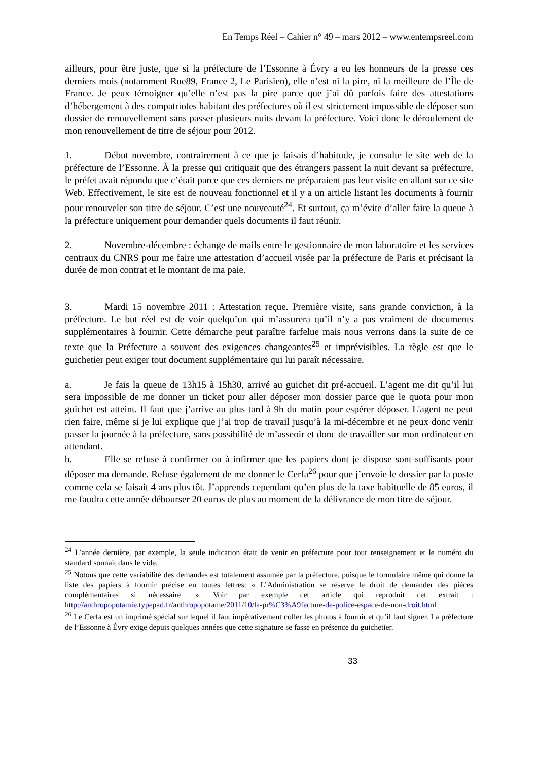En Temps Réel – Cahier n° 49 – mars 2012 – www.entempsreel.com
ailleurs, pour être juste, que si la préfecture de l’Essonne à Évry a eu les honneurs de la presse ces derniers mois (notamment Rue89, France 2, Le Parisien), elle n’est ni la pire, ni la meilleure de l’Île de France. Je peux témoigner qu’elle n’est pas la pire parce que j’ai dû parfois faire des attestations d’hébergement à des compatriotes habitant des préfectures où il est strictement impossible de déposer son dossier de renouvellement sans passer plusieurs nuits devant la préfecture. Voici donc le déroulement de mon renouvellement de titre de séjour pour 2012.
1. Début novembre, contrairement à ce que je faisais d’habitude, je consulte le site web de la préfecture de l’Essonne. À la presse qui critiquait que des étrangers passent la nuit devant sa préfecture, le préfet avait répondu que c’était parce que ces derniers ne préparaient pas leur visite en allant sur ce site Web. Effectivement, le site est de nouveau fonctionnel et il y a un article listant les documents à fournir pour renouveler son titre de séjour. C’est une nouveauté<sup>24</sup>. Et surtout, ça m’évite d’aller faire la queue à la préfecture uniquement pour demander quels documents il faut réunir.
2. Novembre-décembre : échange de mails entre le gestionnaire de mon laboratoire et les services centraux du CNRS pour me faire une attestation d’accueil visée par la préfecture de Paris et précisant la durée de mon contrat et le montant de ma paie.
3. Mardi 15 novembre 2011 : Attestation reçue. Première visite, sans grande conviction, à la préfecture. Le but réel est de voir quelqu’un qui m’assurera qu’il n’y a pas vraiment de documents supplémentaires à fournir. Cette démarche peut paraître farfelue mais nous verrons dans la suite de ce texte que la Préfecture a souvent des exigences changeantes<sup>25</sup> et imprévisibles. La règle est que le guichetier peut exiger tout document supplémentaire qui lui paraît nécessaire.
a. Je fais la queue de 13h15 à 15h30, arrivé au guichet dit pré-accueil. L’agent me dit qu’il lui sera impossible de me donner un ticket pour aller déposer mon dossier parce que le quota pour mon guichet est atteint. Il faut que j’arrive au plus tard à 9h du matin pour espérer déposer. L'agent ne peut rien faire, même si je lui explique que j’ai trop de travail jusqu’à la mi-décembre et ne peux donc venir passer la journée à la préfecture, sans possibilité de m’asseoir et donc de travailler sur mon ordinateur en attendant.
b. Elle se refuse à confirmer ou à infirmer que les papiers dont je dispose sont suffisants pour déposer ma demande. Refuse également de me donner le Cerfa<sup>26</sup> pour que j’envoie le dossier par la poste comme cela se faisait 4 ans plus tôt. J’apprends cependant qu’en plus de la taxe habituelle de 85 euros, il me faudra cette année débourser 20 euros de plus au moment de la délivrance de mon titre de séjour.
<sup>24</sup> L’année dernière, par exemple, la seule indication était de venir en préfecture pour tout renseignement et le numéro du standard sonnait dans le vide.
<sup>25</sup> Notons que cette variabilité des demandes est totalement assumée par la préfecture, puisque le formulaire même qui donne la liste des papiers à fournir précise en toutes lettres: « L’Administration se réserve le droit de demander des pièces complémentaires si nécessaire. ». Voir par exemple cet article qui reproduit cet extrait : http://anthropopotamie.typepad.fr/anthropopotame/2011/10/la-pr%C3%A9fecture-de-police-espace-de-non-droit.html
<sup>26</sup> Le Cerfa est un imprimé spécial sur lequel il faut impérativement coller les photos à fournir et qu’il faut signer. La préfecture de l’Essonne à Évry exige depuis quelques années que cette signature se fasse en présence du guichetier.
33